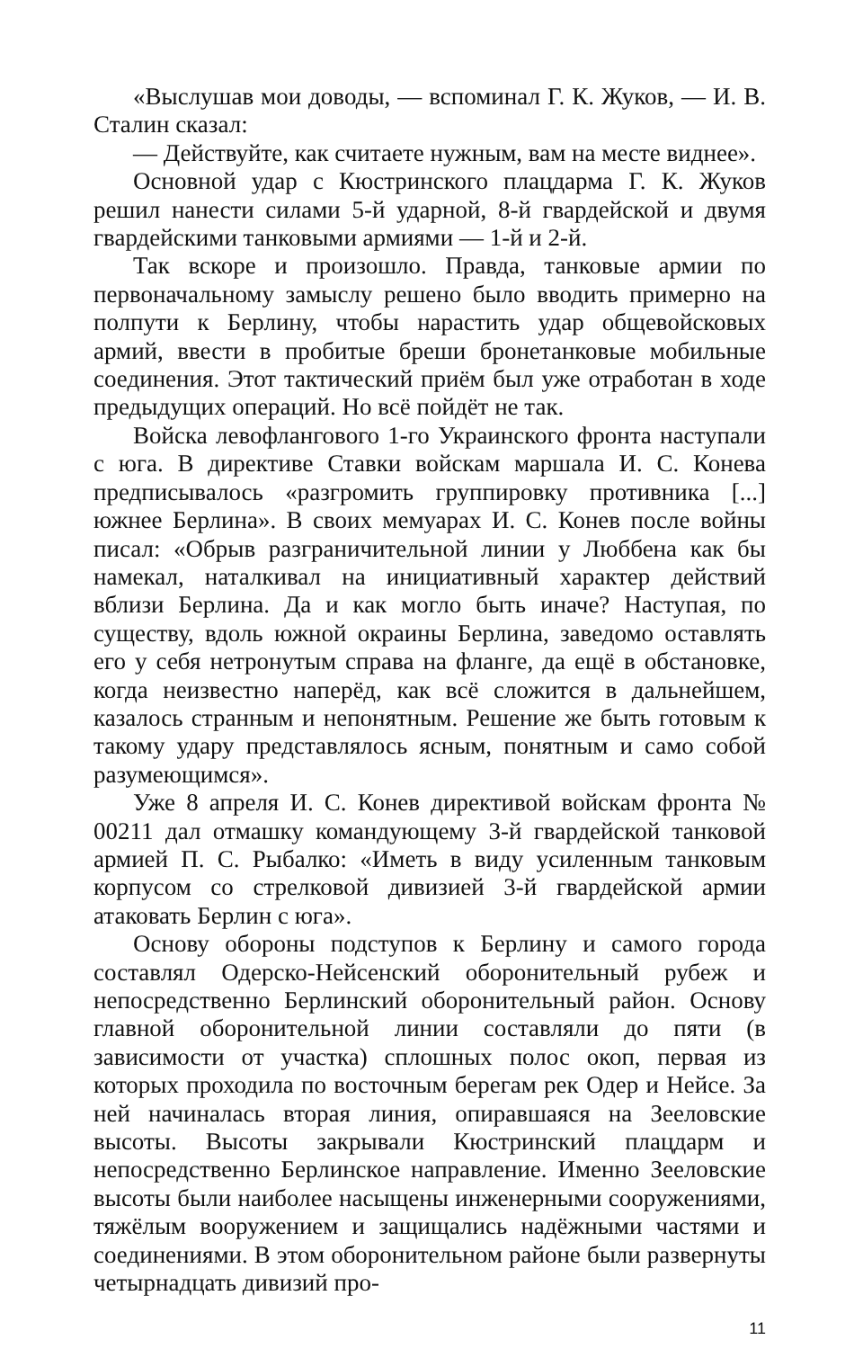«Выслушав мои доводы, — вспоминал Г. К. Жуков, — И. В. Сталин сказал:
— Действуйте, как считаете нужным, вам на месте виднее».
Основной удар с Кюстринского плацдарма Г. К. Жуков решил нанести силами 5-й ударной, 8-й гвардейской и двумя гвардейскими танковыми армиями — 1-й и 2-й.
Так вскоре и произошло. Правда, танковые армии по первоначальному замыслу решено было вводить примерно на полпути к Берлину, чтобы нарастить удар общевойсковых армий, ввести в пробитые бреши бронетанковые мобильные соединения. Этот тактический приём был уже отработан в ходе предыдущих операций. Но всё пойдёт не так.
Войска левофлангового 1-го Украинского фронта наступали с юга. В директиве Ставки войскам маршала И. С. Конева предписывалось «разгромить группировку противника [...] южнее Берлина». В своих мемуарах И. С. Конев после войны писал: «Обрыв разграничительной линии у Люббена как бы намекал, наталкивал на инициативный характер действий вблизи Берлина. Да и как могло быть иначе? Наступая, по существу, вдоль южной окраины Берлина, заведомо оставлять его у себя нетронутым справа на фланге, да ещё в обстановке, когда неизвестно наперёд, как всё сложится в дальнейшем, казалось странным и непонятным. Решение же быть готовым к такому удару представлялось ясным, понятным и само собой разумеющимся».
Уже 8 апреля И. С. Конев директивой войскам фронта № 00211 дал отмашку командующему 3-й гвардейской танковой армией П. С. Рыбалко: «Иметь в виду усиленным танковым корпусом со стрелковой дивизией 3-й гвардейской армии атаковать Берлин с юга».
Основу обороны подступов к Берлину и самого города составлял Одерско-Нейсенский оборонительный рубеж и непосредственно Берлинский оборонительный район. Основу главной оборонительной линии составляли до пяти (в зависимости от участка) сплошных полос окоп, первая из которых проходила по восточным берегам рек Одер и Нейсе. За ней начиналась вторая линия, опиравшаяся на Зееловские высоты. Высоты закрывали Кюстринский плацдарм и непосредственно Берлинское направление. Именно Зееловские высоты были наиболее насыщены инженерными сооружениями, тяжёлым вооружением и защищались надёжными частями и соединениями. В этом оборонительном районе были развернуты четырнадцать дивизий про-
11